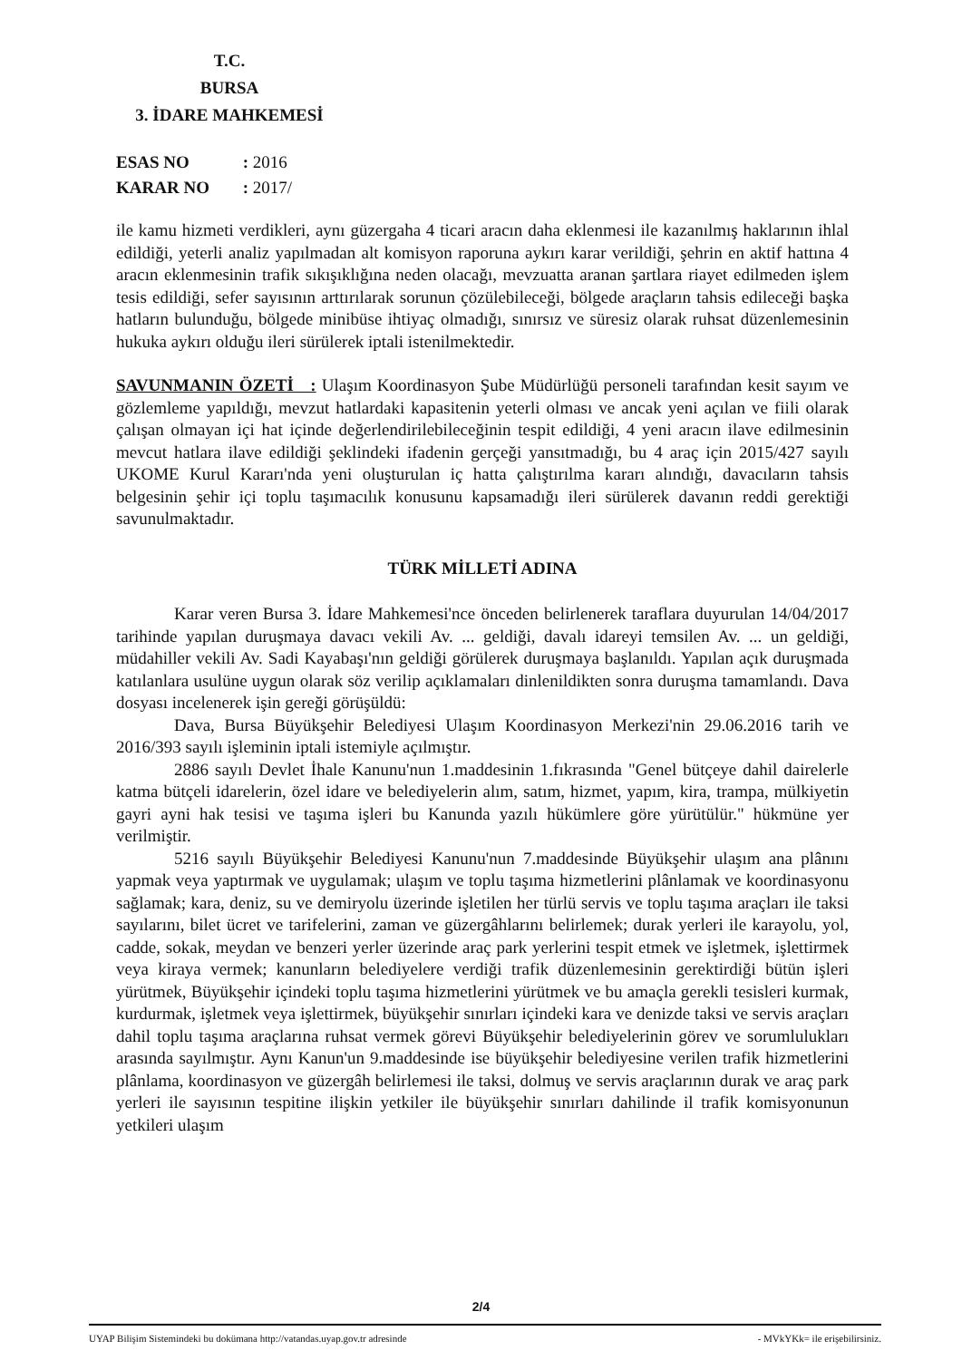T.C.
BURSA
3. İDARE MAHKEMESİ
ESAS NO : 2016
KARAR NO : 2017/
ile kamu hizmeti verdikleri, aynı güzergaha 4 ticari aracın daha eklenmesi ile kazanılmış haklarının ihlal edildiği, yeterli analiz yapılmadan alt komisyon raporuna aykırı karar verildiği, şehrin en aktif hattına 4 aracın eklenmesinin trafik sıkışıklığına neden olacağı, mevzuatta aranan şartlara riayet edilmeden işlem tesis edildiği, sefer sayısının arttırılarak sorunun çözülebileceği, bölgede araçların tahsis edileceği başka hatların bulunduğu, bölgede minibüse ihtiyaç olmadığı, sınırsız ve süresiz olarak ruhsat düzenlemesinin hukuka aykırı olduğu ileri sürülerek iptali istenilmektedir.
SAVUNMANIN ÖZETİ : Ulaşım Koordinasyon Şube Müdürlüğü personeli tarafından kesit sayım ve gözlemleme yapıldığı, mevzut hatlardaki kapasitenin yeterli olması ve ancak yeni açılan ve fiili olarak çalışan olmayan içi hat içinde değerlendirilebileceğinin tespit edildiği, 4 yeni aracın ilave edilmesinin mevcut hatlara ilave edildiği şeklindeki ifadenin gerçeği yansıtmadığı, bu 4 araç için 2015/427 sayılı UKOME Kurul Kararı'nda yeni oluşturulan iç hatta çalıştırılma kararı alındığı, davacıların tahsis belgesinin şehir içi toplu taşımacılık konusunu kapsamadığı ileri sürülerek davanın reddi gerektiği savunulmaktadır.
TÜRK MİLLETİ ADINA
Karar veren Bursa 3. İdare Mahkemesi'nce önceden belirlenerek taraflara duyurulan 14/04/2017 tarihinde yapılan duruşmaya davacı vekili Av. ... geldiği, davalı idareyi temsilen Av. ... un geldiği, müdahiller vekili Av. Sadi Kayabaşı'nın geldiği görülerek duruşmaya başlanıldı. Yapılan açık duruşmada katılanlara usulüne uygun olarak söz verilip açıklamaları dinlenildikten sonra duruşma tamamlandı. Dava dosyası incelenerek işin gereği görüşüldü:
Dava, Bursa Büyükşehir Belediyesi Ulaşım Koordinasyon Merkezi'nin 29.06.2016 tarih ve 2016/393 sayılı işleminin iptali istemiyle açılmıştır.
2886 sayılı Devlet İhale Kanunu'nun 1.maddesinin 1.fıkrasında "Genel bütçeye dahil dairelerle katma bütçeli idarelerin, özel idare ve belediyelerin alım, satım, hizmet, yapım, kira, trampa, mülkiyetin gayri ayni hak tesisi ve taşıma işleri bu Kanunda yazılı hükümlere göre yürütülür." hükmüne yer verilmiştir.
5216 sayılı Büyükşehir Belediyesi Kanunu'nun 7.maddesinde Büyükşehir ulaşım ana plânını yapmak veya yaptırmak ve uygulamak; ulaşım ve toplu taşıma hizmetlerini plânlamak ve koordinasyonu sağlamak; kara, deniz, su ve demiryolu üzerinde işletilen her türlü servis ve toplu taşıma araçları ile taksi sayılarını, bilet ücret ve tarifelerini, zaman ve güzergâhlarını belirlemek; durak yerleri ile karayolu, yol, cadde, sokak, meydan ve benzeri yerler üzerinde araç park yerlerini tespit etmek ve işletmek, işlettirmek veya kiraya vermek; kanunların belediyelere verdiği trafik düzenlemesinin gerektirdiği bütün işleri yürütmek, Büyükşehir içindeki toplu taşıma hizmetlerini yürütmek ve bu amaçla gerekli tesisleri kurmak, kurdurmak, işletmek veya işlettirmek, büyükşehir sınırları içindeki kara ve denizde taksi ve servis araçları dahil toplu taşıma araçlarına ruhsat vermek görevi Büyükşehir belediyelerinin görev ve sorumlulukları arasında sayılmıştır. Aynı Kanun'un 9.maddesinde ise büyükşehir belediyesine verilen trafik hizmetlerini plânlama, koordinasyon ve güzergâh belirlemesi ile taksi, dolmuş ve servis araçlarının durak ve araç park yerleri ile sayısının tespitine ilişkin yetkiler ile büyükşehir sınırları dahilinde il trafik komisyonunun yetkileri ulaşım
2/4
UYAP Bilişim Sistemindeki bu dokümana http://vatandas.uyap.gov.tr adresinde - MVkYKk= ile erişebilirsiniz.